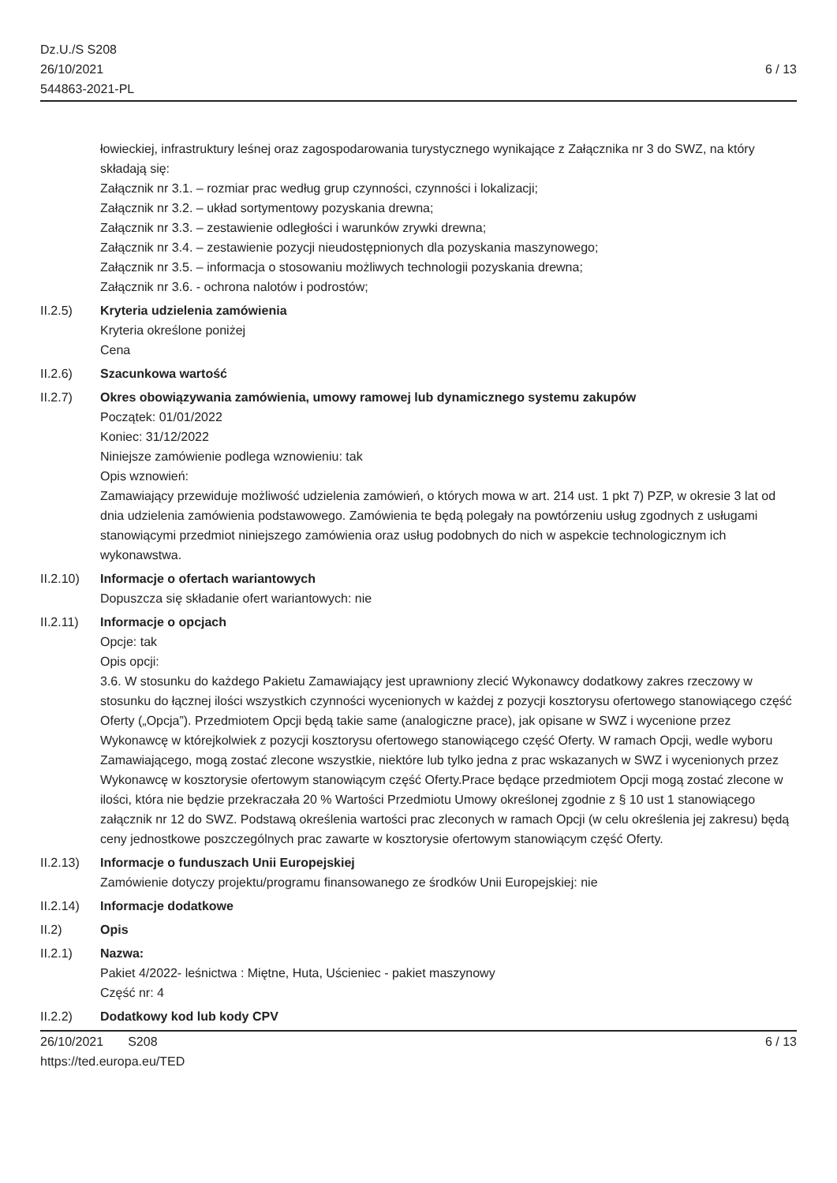Dz.U./S S208
26/10/2021
544863-2021-PL
6 / 13
łowieckiej, infrastruktury leśnej oraz zagospodarowania turystycznego wynikające z Załącznika nr 3 do SWZ, na który składają się:
Załącznik nr 3.1. – rozmiar prac według grup czynności, czynności i lokalizacji;
Załącznik nr 3.2. – układ sortymentowy pozyskania drewna;
Załącznik nr 3.3. – zestawienie odległości i warunków zrywki drewna;
Załącznik nr 3.4. – zestawienie pozycji nieudostępnionych dla pozyskania maszynowego;
Załącznik nr 3.5. – informacja o stosowaniu możliwych technologii pozyskania drewna;
Załącznik nr 3.6. - ochrona nalotów i podrostów;
II.2.5) Kryteria udzielenia zamówienia
Kryteria określone poniżej
Cena
II.2.6) Szacunkowa wartość
II.2.7) Okres obowiązywania zamówienia, umowy ramowej lub dynamicznego systemu zakupów
Początek: 01/01/2022
Koniec: 31/12/2022
Niniejsze zamówienie podlega wznowieniu: tak
Opis wznowień:
Zamawiający przewiduje możliwość udzielenia zamówień, o których mowa w art. 214 ust. 1 pkt 7) PZP, w okresie 3 lat od dnia udzielenia zamówienia podstawowego. Zamówienia te będą polegały na powtórzeniu usług zgodnych z usługami stanowiącymi przedmiot niniejszego zamówienia oraz usług podobnych do nich w aspekcie technologicznym ich wykonawstwa.
II.2.10)
Informacje o ofertach wariantowych
Dopuszcza się składanie ofert wariantowych: nie
II.2.11)
Informacje o opcjach
Opcje: tak
Opis opcji:
3.6. W stosunku do każdego Pakietu Zamawiający jest uprawniony zlecić Wykonawcy dodatkowy zakres rzeczowy w stosunku do łącznej ilości wszystkich czynności wycenionych w każdej z pozycji kosztorysu ofertowego stanowiącego część Oferty („Opcja”). Przedmiotem Opcji będą takie same (analogiczne prace), jak opisane w SWZ i wycenione przez Wykonawcę w którejkolwiek z pozycji kosztorysu ofertowego stanowiącego część Oferty. W ramach Opcji, wedle wyboru Zamawiającego, mogą zostać zlecone wszystkie, niektóre lub tylko jedna z prac wskazanych w SWZ i wycenionych przez Wykonawcę w kosztorysie ofertowym stanowiącym część Oferty.Prace będące przedmiotem Opcji mogą zostać zlecone w ilości, która nie będzie przekraczała 20 % Wartości Przedmiotu Umowy określonej zgodnie z § 10 ust 1 stanowiącego załącznik nr 12 do SWZ. Podstawą określenia wartości prac zleconych w ramach Opcji (w celu określenia jej zakresu) będą ceny jednostkowe poszczególnych prac zawarte w kosztorysie ofertowym stanowiącym część Oferty.
II.2.13)
Informacje o funduszach Unii Europejskiej
Zamówienie dotyczy projektu/programu finansowanego ze środków Unii Europejskiej: nie
II.2.14)
Informacje dodatkowe
II.2) Opis
II.2.1) Nazwa:
Pakiet 4/2022- leśnictwa : Miętne, Huta, Uścieniec - pakiet maszynowy
Część nr: 4
II.2.2) Dodatkowy kod lub kody CPV
26/10/2021 S208
https://ted.europa.eu/TED
6 / 13